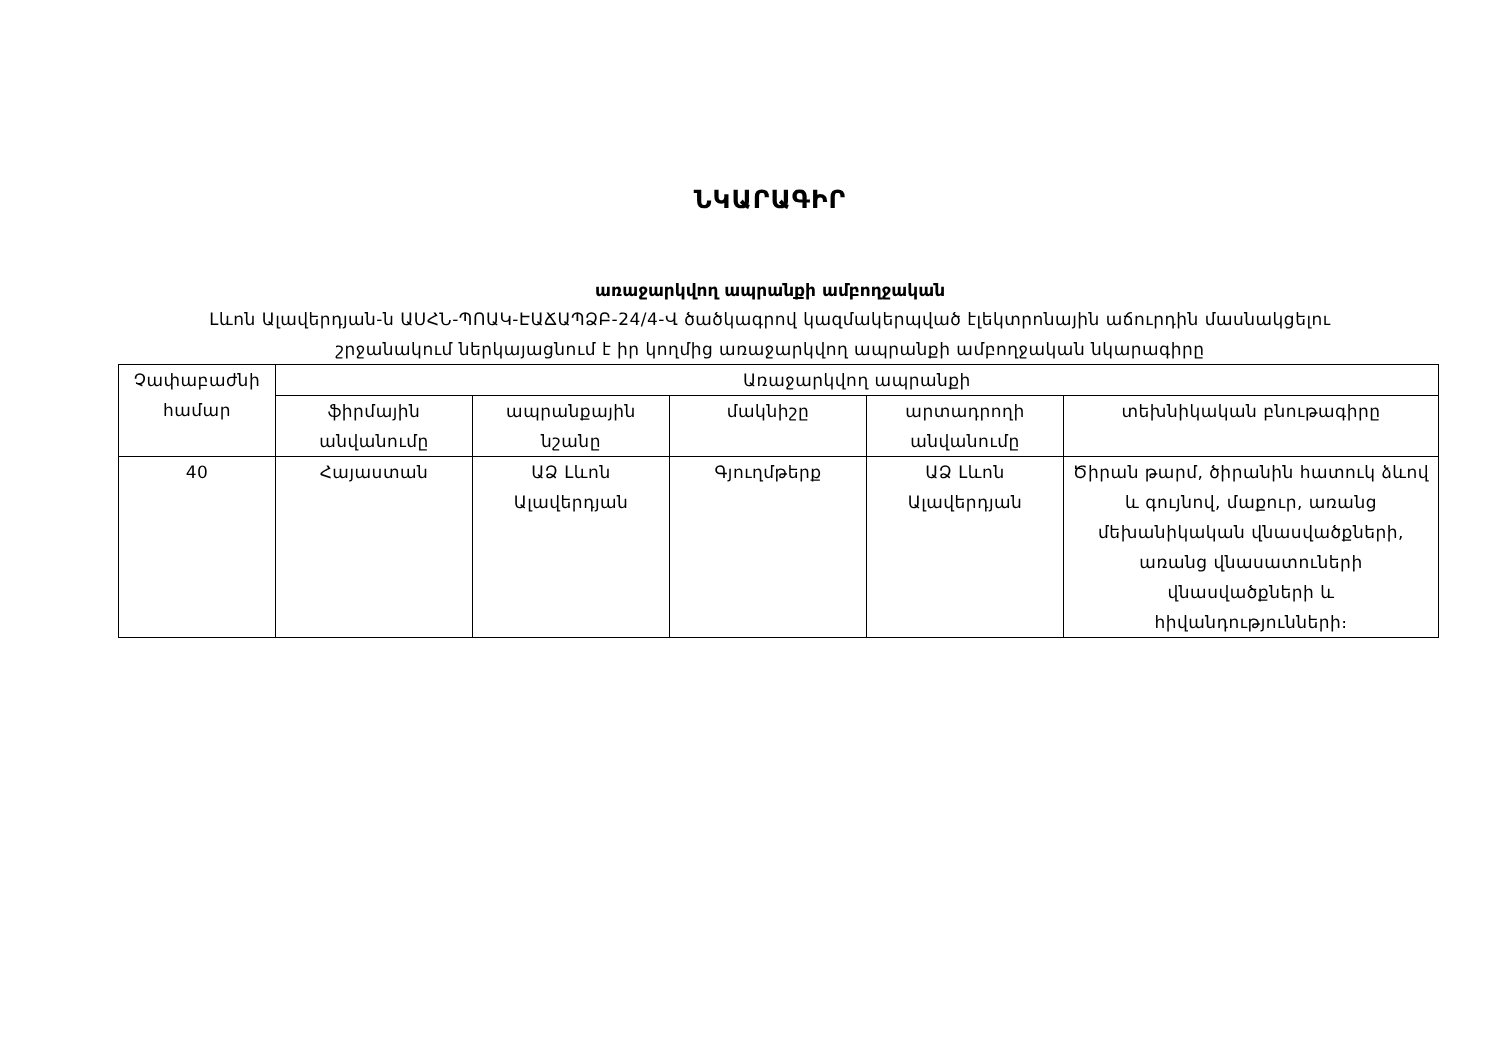ՆԿԱՐԱԳԻՐ
առաջարկվող ապրանքի ամբողջական
Լևոն Ալավերդյան-ն ԱՍՀՆ-ՊՈԱԿ-ԷԱՃԱՊՁԲ-24/4-Վ ծածկագրով կազմակերպված էլեկտրոնային աճուրդին մասնակցելու
շրջանակում ներկայացնում է իր կողմից առաջարկվող ապրանքի ամբողջական նկարագիրը
| Չափաբաժնի համար | Առաջարկվող ապրանքի | | | | |
| | ֆիրմային անվանումը | ապրանքային նշանը | մակնիշը | արտադրողի անվանումը | տեխնիկական բնութագիրը |
| 40 | Հայաստան | ԱՁ Լևոն Ալավերդյան | Գյուղմթերք | ԱՁ Լևոն Ալավերդյան | Ծիրան թարմ, ծիրանին հատուկ ձևով և գույնով, մաքուր, առանց մեխանիկական վնասվածքների, առանց վնասատուների վնասվածքների և հիվանդությունների։ |